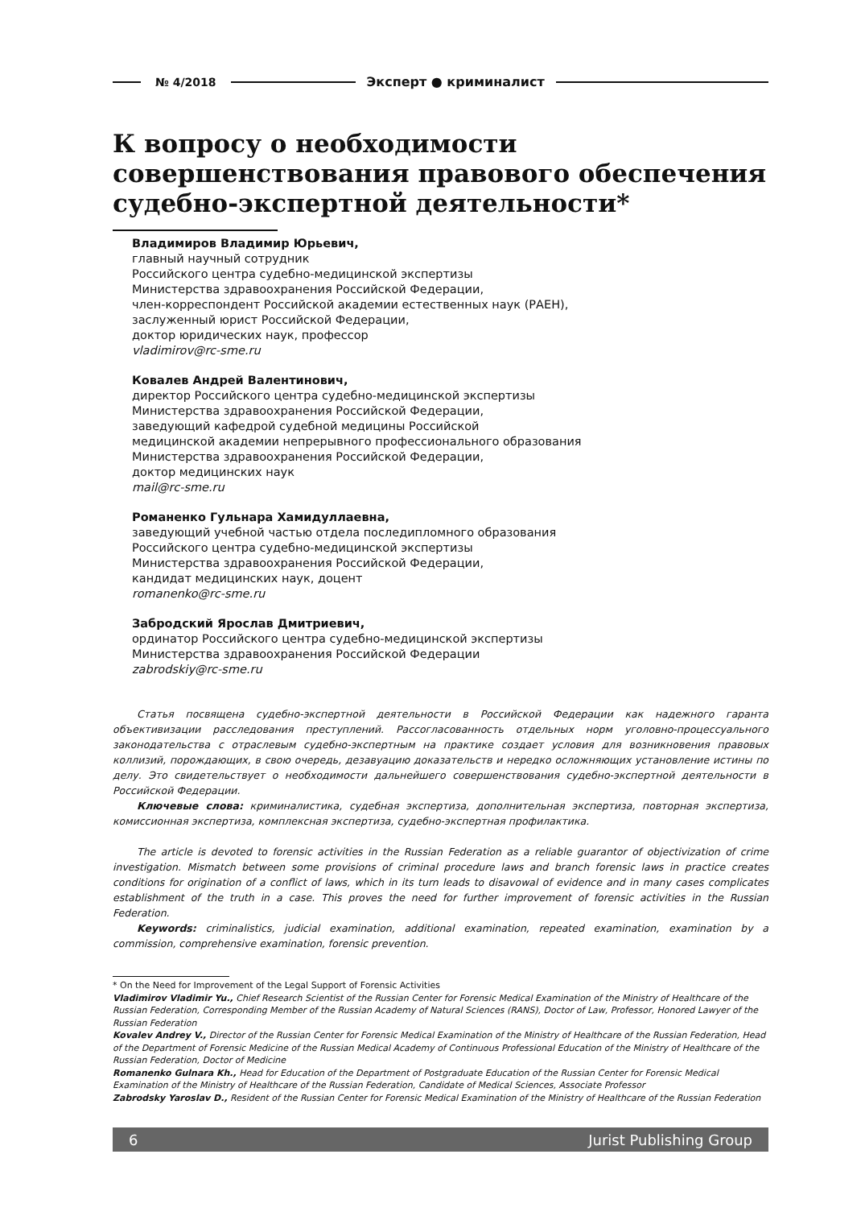№ 4/2018 Эксперт ● криминалист
К вопросу о необходимости совершенствования правового обеспечения судебно-экспертной деятельности*
Владимиров Владимир Юрьевич,
главный научный сотрудник
Российского центра судебно-медицинской экспертизы
Министерства здравоохранения Российской Федерации,
член-корреспондент Российской академии естественных наук (РАЕН),
заслуженный юрист Российской Федерации,
доктор юридических наук, профессор
vladimirov@rc-sme.ru
Ковалев Андрей Валентинович,
директор Российского центра судебно-медицинской экспертизы
Министерства здравоохранения Российской Федерации,
заведующий кафедрой судебной медицины Российской
медицинской академии непрерывного профессионального образования
Министерства здравоохранения Российской Федерации,
доктор медицинских наук
mail@rc-sme.ru
Романенко Гульнара Хамидуллаевна,
заведующий учебной частью отдела последипломного образования
Российского центра судебно-медицинской экспертизы
Министерства здравоохранения Российской Федерации,
кандидат медицинских наук, доцент
romanenko@rc-sme.ru
Забродский Ярослав Дмитриевич,
ординатор Российского центра судебно-медицинской экспертизы
Министерства здравоохранения Российской Федерации
zabrodskiy@rc-sme.ru
Статья посвящена судебно-экспертной деятельности в Российской Федерации как надежного гаранта объективизации расследования преступлений. Рассогласованность отдельных норм уголовно-процессуального законодательства с отраслевым судебно-экспертным на практике создает условия для возникновения правовых коллизий, порождающих, в свою очередь, дезавуацию доказательств и нередко осложняющих установление истины по делу. Это свидетельствует о необходимости дальнейшего совершенствования судебно-экспертной деятельности в Российской Федерации.
Ключевые слова: криминалистика, судебная экспертиза, дополнительная экспертиза, повторная экспертиза, комиссионная экспертиза, комплексная экспертиза, судебно-экспертная профилактика.
The article is devoted to forensic activities in the Russian Federation as a reliable guarantor of objectivization of crime investigation. Mismatch between some provisions of criminal procedure laws and branch forensic laws in practice creates conditions for origination of a conflict of laws, which in its turn leads to disavowal of evidence and in many cases complicates establishment of the truth in a case. This proves the need for further improvement of forensic activities in the Russian Federation.
Keywords: criminalistics, judicial examination, additional examination, repeated examination, examination by a commission, comprehensive examination, forensic prevention.
* On the Need for Improvement of the Legal Support of Forensic Activities
Vladimirov Vladimir Yu., Chief Research Scientist of the Russian Center for Forensic Medical Examination of the Ministry of Healthcare of the Russian Federation, Corresponding Member of the Russian Academy of Natural Sciences (RANS), Doctor of Law, Professor, Honored Lawyer of the Russian Federation
Kovalev Andrey V., Director of the Russian Center for Forensic Medical Examination of the Ministry of Healthcare of the Russian Federation, Head of the Department of Forensic Medicine of the Russian Medical Academy of Continuous Professional Education of the Ministry of Healthcare of the Russian Federation, Doctor of Medicine
Romanenko Gulnara Kh., Head for Education of the Department of Postgraduate Education of the Russian Center for Forensic Medical Examination of the Ministry of Healthcare of the Russian Federation, Candidate of Medical Sciences, Associate Professor
Zabrodsky Yaroslav D., Resident of the Russian Center for Forensic Medical Examination of the Ministry of Healthcare of the Russian Federation
6 Jurist Publishing Group